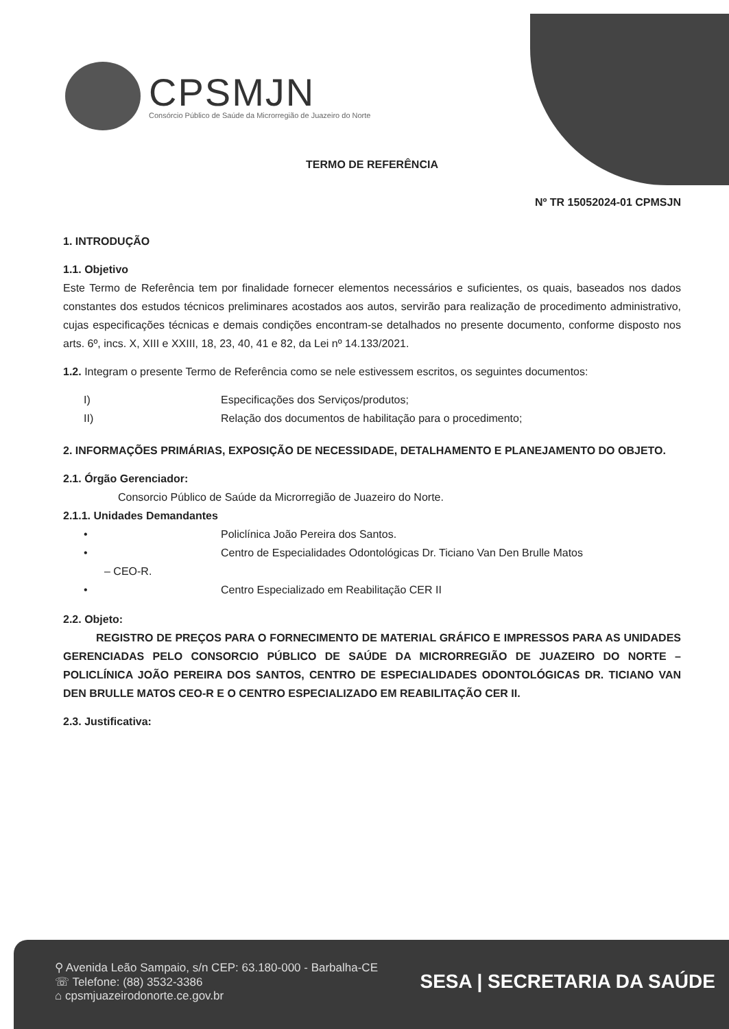CPSMJN
Consórcio Público de Saúde da Microrregião de Juazeiro do Norte
TERMO DE REFERÊNCIA
Nº TR 15052024-01 CPMSJN
1. INTRODUÇÃO
1.1. Objetivo
Este Termo de Referência tem por finalidade fornecer elementos necessários e suficientes, os quais, baseados nos dados constantes dos estudos técnicos preliminares acostados aos autos, servirão para realização de procedimento administrativo, cujas especificações técnicas e demais condições encontram-se detalhados no presente documento, conforme disposto nos arts. 6º, incs. X, XIII e XXIII, 18, 23, 40, 41 e 82, da Lei nº 14.133/2021.
1.2. Integram o presente Termo de Referência como se nele estivessem escritos, os seguintes documentos:
I) Especificações dos Serviços/produtos;
II) Relação dos documentos de habilitação para o procedimento;
2. INFORMAÇÕES PRIMÁRIAS, EXPOSIÇÃO DE NECESSIDADE, DETALHAMENTO E PLANEJAMENTO DO OBJETO.
2.1. Órgão Gerenciador:
Consorcio Público de Saúde da Microrregião de Juazeiro do Norte.
2.1.1. Unidades Demandantes
• Policlínica João Pereira dos Santos.
• Centro de Especialidades Odontológicas Dr. Ticiano Van Den Brulle Matos
– CEO-R.
• Centro Especializado em Reabilitação CER II
2.2. Objeto:
REGISTRO DE PREÇOS PARA O FORNECIMENTO DE MATERIAL GRÁFICO E IMPRESSOS PARA AS UNIDADES GERENCIADAS PELO CONSORCIO PÚBLICO DE SAÚDE DA MICRORREGIÃO DE JUAZEIRO DO NORTE – POLICLÍNICA JOÃO PEREIRA DOS SANTOS, CENTRO DE ESPECIALIDADES ODONTOLÓGICAS DR. TICIANO VAN DEN BRULLE MATOS CEO-R E O CENTRO ESPECIALIZADO EM REABILITAÇÃO CER II.
2.3. Justificativa:
⚲ Avenida Leão Sampaio, s/n CEP: 63.180-000 - Barbalha-CE
☏ Telefone: (88) 3532-3386
⌂ cpsmjuazeirodonorte.ce.gov.br
SESA | SECRETARIA DA SAÚDE